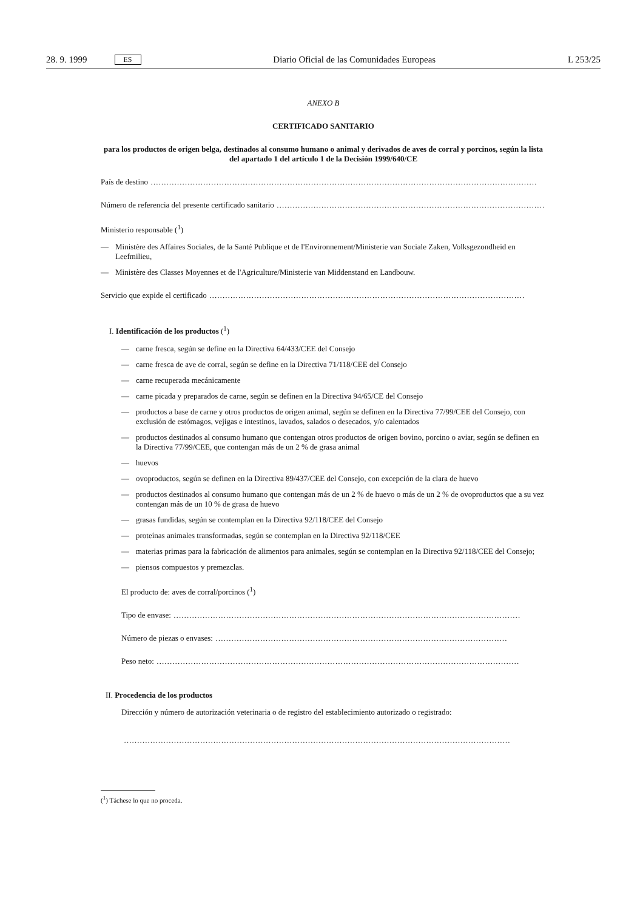28. 9. 1999 ES Diario Oficial de las Comunidades Europeas L 253/25
ANEXO B
CERTIFICADO SANITARIO
para los productos de origen belga, destinados al consumo humano o animal y derivados de aves de corral y porcinos, según la lista del apartado 1 del artículo 1 de la Decisión 1999/640/CE
País de destino …………………………………………………………………………………………………………………………………
Número de referencia del presente certificado sanitario …………………………………………………………………………………………
Ministerio responsable (<sup>1</sup>)
— Ministère des Affaires Sociales, de la Santé Publique et de l'Environnement/Ministerie van Sociale Zaken, Volksgezondheid en Leefmilieu,
— Ministère des Classes Moyennes et de l'Agriculture/Ministerie van Middenstand en Landbouw.
Servicio que expide el certificado …………………………………………………………………………………………………………
I. Identificación de los productos (<sup>1</sup>)
— carne fresca, según se define en la Directiva 64/433/CEE del Consejo
— carne fresca de ave de corral, según se define en la Directiva 71/118/CEE del Consejo
— carne recuperada mecánicamente
— carne picada y preparados de carne, según se definen en la Directiva 94/65/CE del Consejo
— productos a base de carne y otros productos de origen animal, según se definen en la Directiva 77/99/CEE del Consejo, con exclusión de estómagos, vejigas e intestinos, lavados, salados o desecados, y/o calentados
— productos destinados al consumo humano que contengan otros productos de origen bovino, porcino o aviar, según se definen en la Directiva 77/99/CEE, que contengan más de un 2 % de grasa animal
— huevos
— ovoproductos, según se definen en la Directiva 89/437/CEE del Consejo, con excepción de la clara de huevo
— productos destinados al consumo humano que contengan más de un 2 % de huevo o más de un 2 % de ovoproductos que a su vez contengan más de un 10 % de grasa de huevo
— grasas fundidas, según se contemplan en la Directiva 92/118/CEE del Consejo
— proteínas animales transformadas, según se contemplan en la Directiva 92/118/CEE
— materias primas para la fabricación de alimentos para animales, según se contemplan en la Directiva 92/118/CEE del Consejo;
— piensos compuestos y premezclas.
El producto de: aves de corral/porcinos (<sup>1</sup>)
Tipo de envase: ……………………………………………………………………………………………………………………
Número de piezas o envases: …………………………………………………………………………………………………
Peso neto: …………………………………………………………………………………………………………………………
II. Procedencia de los productos
Dirección y número de autorización veterinaria o de registro del establecimiento autorizado o registrado:
…………………………………………………………………………………………………………………………………
(<sup>1</sup>) Táchese lo que no proceda.